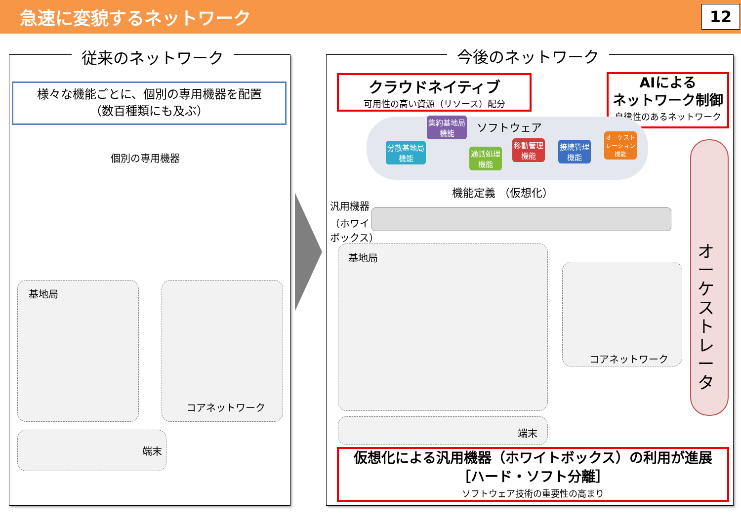急速に変貌するネットワーク
12
従来のネットワーク
様々な機能ごとに、個別の専用機器を配置
（数百種類にも及ぶ）
個別の専用機器
基地局
コアネットワーク
端末
今後のネットワーク
クラウドネイティブ
可用性の高い資源（リソース）配分
AIによる
ネットワーク制御
自律性のあるネットワーク
ソフトウェア
集約基地局
機能
分散基地局
機能
通話処理
機能
移動管理
機能
接続管理
機能
オーケスト
レーション
機能
機能定義 （仮想化）
汎用機器
（ホワイト
ボックス）
基地局
コアネットワーク
端末
オ
ー
ケ
ス
ト
レ
ー
タ
仮想化による汎用機器（ホワイトボックス）の利用が進展
［ハード・ソフト分離］
ソフトウェア技術の重要性の高まり